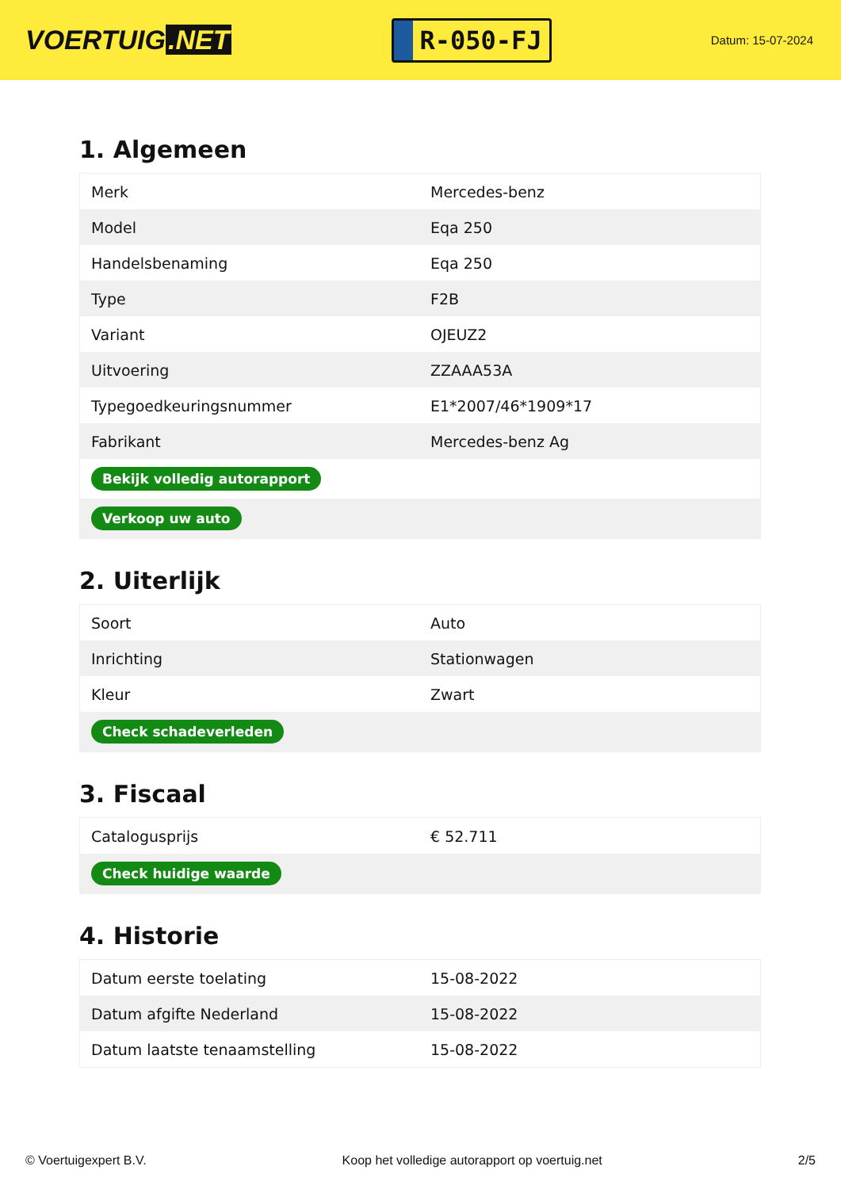VOERTUIG.NET
R-050-FJ
Datum: 15-07-2024
1. Algemeen
| Merk | Mercedes-benz |
| Model | Eqa 250 |
| Handelsbenaming | Eqa 250 |
| Type | F2B |
| Variant | OJEUZ2 |
| Uitvoering | ZZAAA53A |
| Typegoedkeuringsnummer | E1*2007/46*1909*17 |
| Fabrikant | Mercedes-benz Ag |
| Bekijk volledig autorapport | |
| Verkoop uw auto | |
2. Uiterlijk
| Soort | Auto |
| Inrichting | Stationwagen |
| Kleur | Zwart |
| Check schadeverleden | |
3. Fiscaal
| Catalogusprijs | € 52.711 |
| Check huidige waarde | |
4. Historie
| Datum eerste toelating | 15-08-2022 |
| Datum afgifte Nederland | 15-08-2022 |
| Datum laatste tenaamstelling | 15-08-2022 |
© Voertuigexpert B.V. Koop het volledige autorapport op voertuig.net 2/5